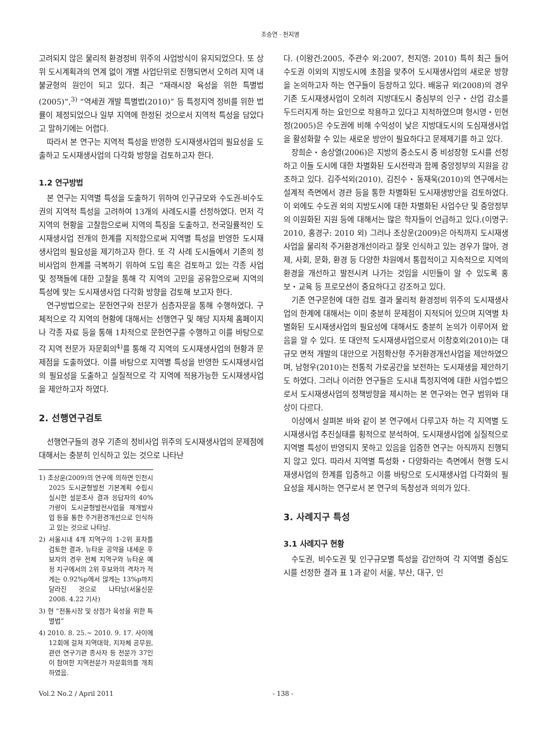조승연 · 천지영
고려되지 않은 물리적 환경정비 위주의 사업방식이 유지되었으다. 또 상위 도시계획과의 연계 없이 개별 사업단위로 진행되면서 오히려 지역 내 불균형의 원인이 되고 있다. 최근 “재래시장 육성을 위한 특별법(2005)”,<sup>3)</sup> “역세권 개발 특별법(2010)” 등 특정지역 정비를 위한 법률이 제정되었으나 일부 지역에 한정된 것으로서 지역적 특성을 담았다고 말하기에는 어렵다.
따라서 본 연구는 지역적 특성을 반영한 도시재생사업의 필요성을 도출하고 도시재생사업의 다각화 방향을 검토하고자 한다.
1.2 연구방법
본 연구는 지역별 특성을 도출하기 위하여 인구규모와 수도권-비수도권의 지역적 특성을 고려하여 13개의 사례도시를 선정하였다. 먼저 각 지역의 현황을 고찰함으로써 지역의 특징을 도출하고, 전국일률적인 도시재생사업 전개의 한계를 지적함으로써 지역별 특성을 반영한 도시재생사업의 필요성을 제기하고자 한다. 또 각 사례 도시들에서 기존의 정비사업의 한계를 극복하기 위하여 도입 혹은 검토하고 있는 각종 사업 및 정책들에 대한 고찰을 통해 각 지역의 고민을 공유함으로써 지역의 특성에 맞는 도시재생사업 다각화 방향을 검토해 보고자 한다.
연구방법으로는 문헌연구와 전문가 심층자문을 통해 수행하였다. 구체적으로 각 지역의 현황에 대해서는 선행연구 및 해당 지자체 홈페이지나 각종 자료 등을 통해 1차적으로 문헌연구를 수행하고 이를 바탕으로 각 지역 전문가 자문회의<sup>4)</sup>를 통해 각 지역의 도시재생사업의 현황과 문제점을 도출하였다. 이를 바탕으로 지역별 특성을 반영한 도시재생사업의 필요성을 도출하고 실질적으로 각 지역에 적용가능한 도시재생사업을 제안하고자 하였다.
2. 선행연구검토
선행연구들의 경우 기존의 정비사업 위주의 도시재생사업의 문제점에 대해서는 충분히 인식하고 있는 것으로 나타난
1) 조상운(2009)의 연구에 의하면 인천시 2025 도시균형발전 기본계획 수립시 실시한 설문조사 결과 응답자의 40% 가량이 도시균형발전사업을 재개발사업 등을 통한 주거환경개선으로 인식하고 있는 것으로 나타남.
2) 서울시내 4개 지역구의 1-2위 표차를 검토한 결과, 뉴타운 공약을 내세운 후보자의 경우 전체 지역구와 뉴타운 예정 지구에서의 2위 후보와의 격차가 적게는 0.92%p에서 많게는 13%p까지 달라진 것으로 나타남(서울신문 2008. 4.22 기사)
3) 현 “전통시장 및 상점가 육성을 위한 특별법”
4) 2010. 8. 25.~ 2010. 9. 17. 사이에 12회에 걸쳐 지역대학, 지자체 공무원, 관련 연구기관 종사자 등 전문가 37인이 참여한 지역전문가 자문회의를 개최하였음.
다. (이왕건:2005, 주관수 외:2007, 천지영: 2010) 특히 최근 들어 수도권 이외의 지방도시에 초점을 맞추어 도시재생사업의 새로운 방향을 논의하고자 하는 연구들이 등장하고 있다. 배웅규 외(2008)의 경우 기존 도시재생사업이 오히려 지방대도시 중심부의 인구・산업 감소를 두드러지게 하는 요인으로 작용하고 있다고 지적하였으며 형시영・민현정(2005)은 수도권에 비해 수익성이 낮은 지방대도시의 도심재생사업을 활성화할 수 있는 새로운 방안이 필요하다고 문제제기를 하고 있다.
장희순・송상열(2006)은 지방의 중소도시 중 비성장형 도시를 선정하고 이들 도시에 대한 차별화된 도시전략과 함께 중앙정부의 지원을 강조하고 있다. 김주석외(2010), 김진수・동재욱(2010)의 연구에서는 설계적 측면에서 경관 등을 통한 차별화된 도시재생방안을 검토하였다. 이 외에도 수도권 외의 지방도시에 대한 차별화된 사업수단 및 중앙정부의 이원화된 지원 등에 대해서는 많은 학자들이 언급하고 있다.(이명구: 2010, 홍경구: 2010 외) 그러나 조상운(2009)은 아직까지 도시재생사업을 물리적 주거환경개선이라고 잘못 인식하고 있는 경우가 많아, 경제, 사회, 문화, 환경 등 다양한 차원에서 통합적이고 지속적으로 지역의 환경을 개선하고 발전시켜 나가는 것임을 시민들이 알 수 있도록 홍보・교육 등 프로모션이 중요하다고 강조하고 있다.
기존 연구문헌에 대한 검토 결과 물리적 환경정비 위주의 도시재생사업의 한계에 대해서는 이미 충분히 문제점이 지적되어 있으며 지역별 차별화된 도시재생사업의 필요성에 대해서도 충분히 논의가 이루어져 왔음을 알 수 있다. 또 대안적 도시재생사업으로서 이창호외(2010)는 대규모 면적 개발의 대안으로 거점확산형 주거환경개선사업을 제안하였으며, 남형우(2010)는 전통적 가로공간을 보전하는 도시재생을 제안하기도 하였다. 그러나 이러한 연구들은 도시내 특정지역에 대한 사업수법으로서 도시재생사업의 정책방향을 제시하는 본 연구와는 연구 범위와 대상이 다르다.
이상에서 살펴본 바와 같이 본 연구에서 다루고자 하는 각 지역별 도시재생사업 추진실태를 횡적으로 분석하여, 도시재생사업에 실질적으로 지역별 특성이 반영되지 못하고 있음을 입증한 연구는 아직까지 진행되지 않고 있다. 따라서 지역별 특성화・다양화라는 측면에서 현행 도시재생사업의 한계를 입증하고 이를 바탕으로 도시재생사업 다각화의 필요성을 제시하는 연구로서 본 연구의 독창성과 의의가 있다.
3. 사례지구 특성
3.1 사례지구 현황
수도권, 비수도권 및 인구규모별 특성을 감안하여 각 지역별 중심도시를 선정한 결과 표 1과 같이 서울, 부산, 대구, 인
Vol.2 No.2 / April 2011 - 138 -